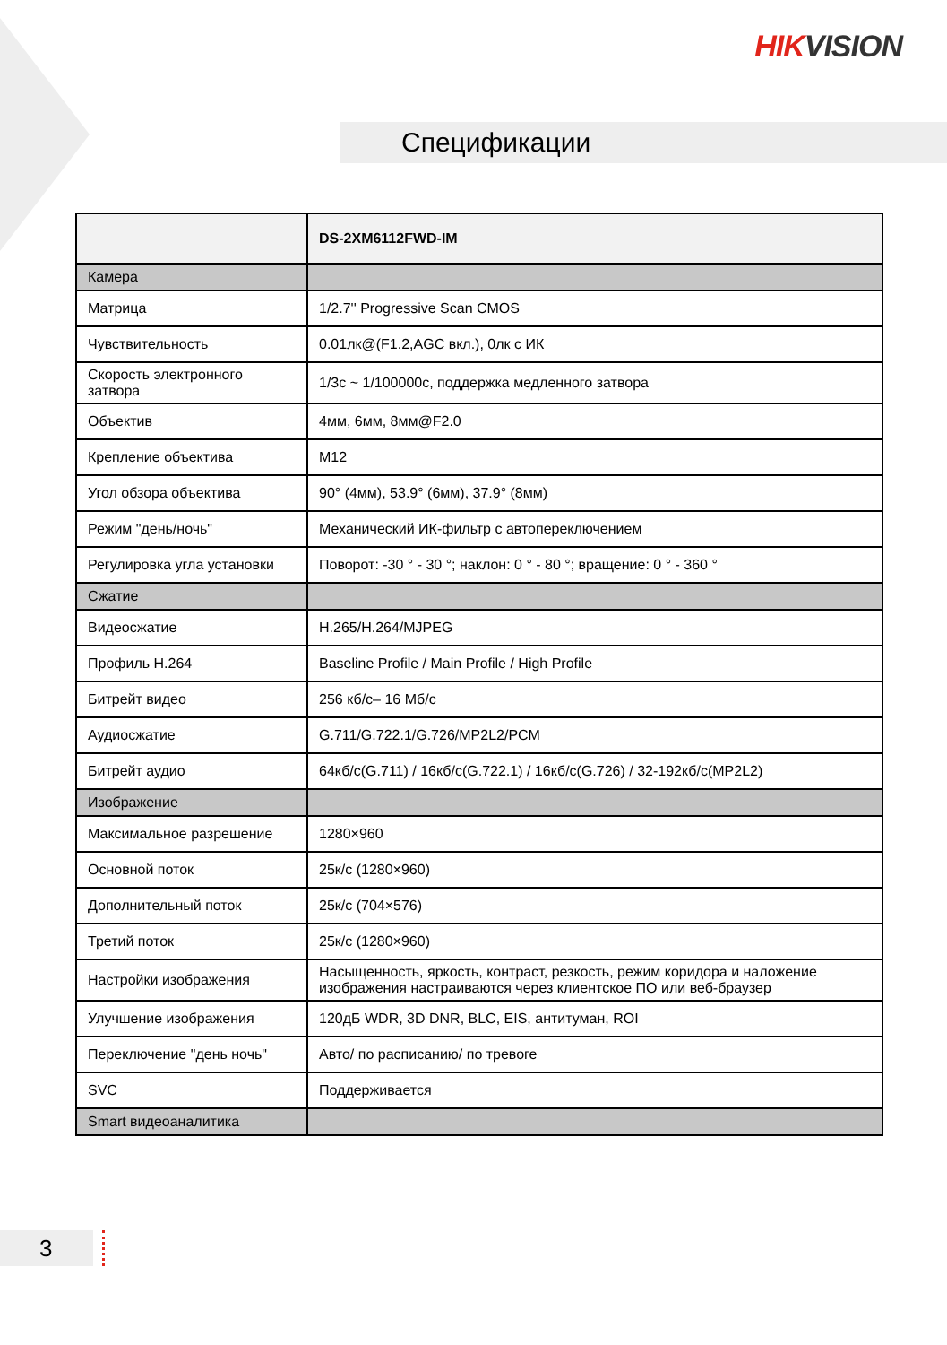HIKVISION
Спецификации
| | DS-2XM6112FWD-IM |
| Камера | |
| Матрица | 1/2.7'' Progressive Scan CMOS |
| Чувствительность | 0.01лк@(F1.2,AGC вкл.), 0лк с ИК |
| Скорость электронного затвора | 1/3с ~ 1/100000с, поддержка медленного затвора |
| Объектив | 4мм, 6мм, 8мм@F2.0 |
| Крепление объектива | M12 |
| Угол обзора объектива | 90° (4мм), 53.9° (6мм), 37.9° (8мм) |
| Режим "день/ночь" | Механический ИК-фильтр с автопереключением |
| Регулировка угла установки | Поворот: -30 ° - 30 °; наклон: 0 ° - 80 °; вращение: 0 ° - 360 ° |
| Сжатие | |
| Видеосжатие | H.265/H.264/MJPEG |
| Профиль H.264 | Baseline Profile / Main Profile / High Profile |
| Битрейт видео | 256 кб/с– 16 Мб/с |
| Аудиосжатие | G.711/G.722.1/G.726/MP2L2/PCM |
| Битрейт аудио | 64кб/с(G.711) / 16кб/с(G.722.1) / 16кб/с(G.726) / 32-192кб/с(MP2L2) |
| Изображение | |
| Максимальное разрешение | 1280×960 |
| Основной поток | 25к/с (1280×960) |
| Дополнительный поток | 25к/с (704×576) |
| Третий поток | 25к/с (1280×960) |
| Настройки изображения | Насыщенность, яркость, контраст, резкость, режим коридора и наложение изображения настраиваются через клиентское ПО или веб-браузер |
| Улучшение изображения | 120дБ WDR, 3D DNR, BLC, EIS, антитуман, ROI |
| Переключение "день ночь" | Авто/ по расписанию/ по тревоге |
| SVC | Поддерживается |
| Smart видеоаналитика | |
3